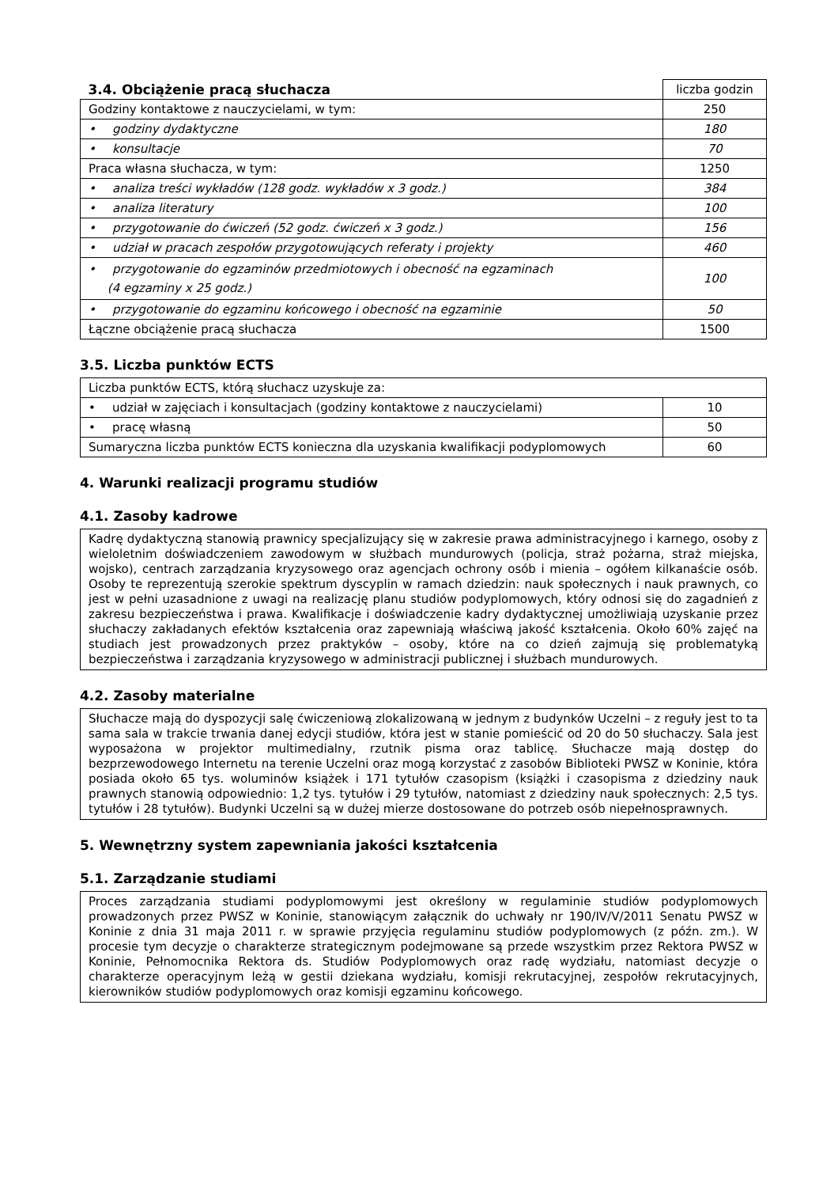| 3.4. Obciążenie pracą słuchacza | liczba godzin |
| Godziny kontaktowe z nauczycielami, w tym: | 250 |
| • godziny dydaktyczne | 180 |
| • konsultacje | 70 |
| Praca własna słuchacza, w tym: | 1250 |
| • analiza treści wykładów (128 godz. wykładów x 3 godz.) | 384 |
| • analiza literatury | 100 |
| • przygotowanie do ćwiczeń (52 godz. ćwiczeń x 3 godz.) | 156 |
| • udział w pracach zespołów przygotowujących referaty i projekty | 460 |
| • przygotowanie do egzaminów przedmiotowych i obecność na egzaminach (4 egzaminy x 25 godz.) | 100 |
| • przygotowanie do egzaminu końcowego i obecność na egzaminie | 50 |
| Łączne obciążenie pracą słuchacza | 1500 |
3.5. Liczba punktów ECTS
| Liczba punktów ECTS, którą słuchacz uzyskuje za: | |
| • udział w zajęciach i konsultacjach (godziny kontaktowe z nauczycielami) | 10 |
| • pracę własną | 50 |
| Sumaryczna liczba punktów ECTS konieczna dla uzyskania kwalifikacji podyplomowych | 60 |
4. Warunki realizacji programu studiów
4.1. Zasoby kadrowe
Kadrę dydaktyczną stanowią prawnicy specjalizujący się w zakresie prawa administracyjnego i karnego, osoby z wieloletnim doświadczeniem zawodowym w służbach mundurowych (policja, straż pożarna, straż miejska, wojsko), centrach zarządzania kryzysowego oraz agencjach ochrony osób i mienia – ogółem kilkanaście osób. Osoby te reprezentują szerokie spektrum dyscyplin w ramach dziedzin: nauk społecznych i nauk prawnych, co jest w pełni uzasadnione z uwagi na realizację planu studiów podyplomowych, który odnosi się do zagadnień z zakresu bezpieczeństwa i prawa. Kwalifikacje i doświadczenie kadry dydaktycznej umożliwiają uzyskanie przez słuchaczy zakładanych efektów kształcenia oraz zapewniają właściwą jakość kształcenia. Około 60% zajęć na studiach jest prowadzonych przez praktyków – osoby, które na co dzień zajmują się problematyką bezpieczeństwa i zarządzania kryzysowego w administracji publicznej i służbach mundurowych.
4.2. Zasoby materialne
Słuchacze mają do dyspozycji salę ćwiczeniową zlokalizowaną w jednym z budynków Uczelni – z reguły jest to ta sama sala w trakcie trwania danej edycji studiów, która jest w stanie pomieścić od 20 do 50 słuchaczy. Sala jest wyposażona w projektor multimedialny, rzutnik pisma oraz tablicę. Słuchacze mają dostęp do bezprzewodowego Internetu na terenie Uczelni oraz mogą korzystać z zasobów Biblioteki PWSZ w Koninie, która posiada około 65 tys. woluminów książek i 171 tytułów czasopism (książki i czasopisma z dziedziny nauk prawnych stanowią odpowiednio: 1,2 tys. tytułów i 29 tytułów, natomiast z dziedziny nauk społecznych: 2,5 tys. tytułów i 28 tytułów). Budynki Uczelni są w dużej mierze dostosowane do potrzeb osób niepełnosprawnych.
5. Wewnętrzny system zapewniania jakości kształcenia
5.1. Zarządzanie studiami
Proces zarządzania studiami podyplomowymi jest określony w regulaminie studiów podyplomowych prowadzonych przez PWSZ w Koninie, stanowiącym załącznik do uchwały nr 190/IV/V/2011 Senatu PWSZ w Koninie z dnia 31 maja 2011 r. w sprawie przyjęcia regulaminu studiów podyplomowych (z późn. zm.). W procesie tym decyzje o charakterze strategicznym podejmowane są przede wszystkim przez Rektora PWSZ w Koninie, Pełnomocnika Rektora ds. Studiów Podyplomowych oraz radę wydziału, natomiast decyzje o charakterze operacyjnym leżą w gestii dziekana wydziału, komisji rekrutacyjnej, zespołów rekrutacyjnych, kierowników studiów podyplomowych oraz komisji egzaminu końcowego.